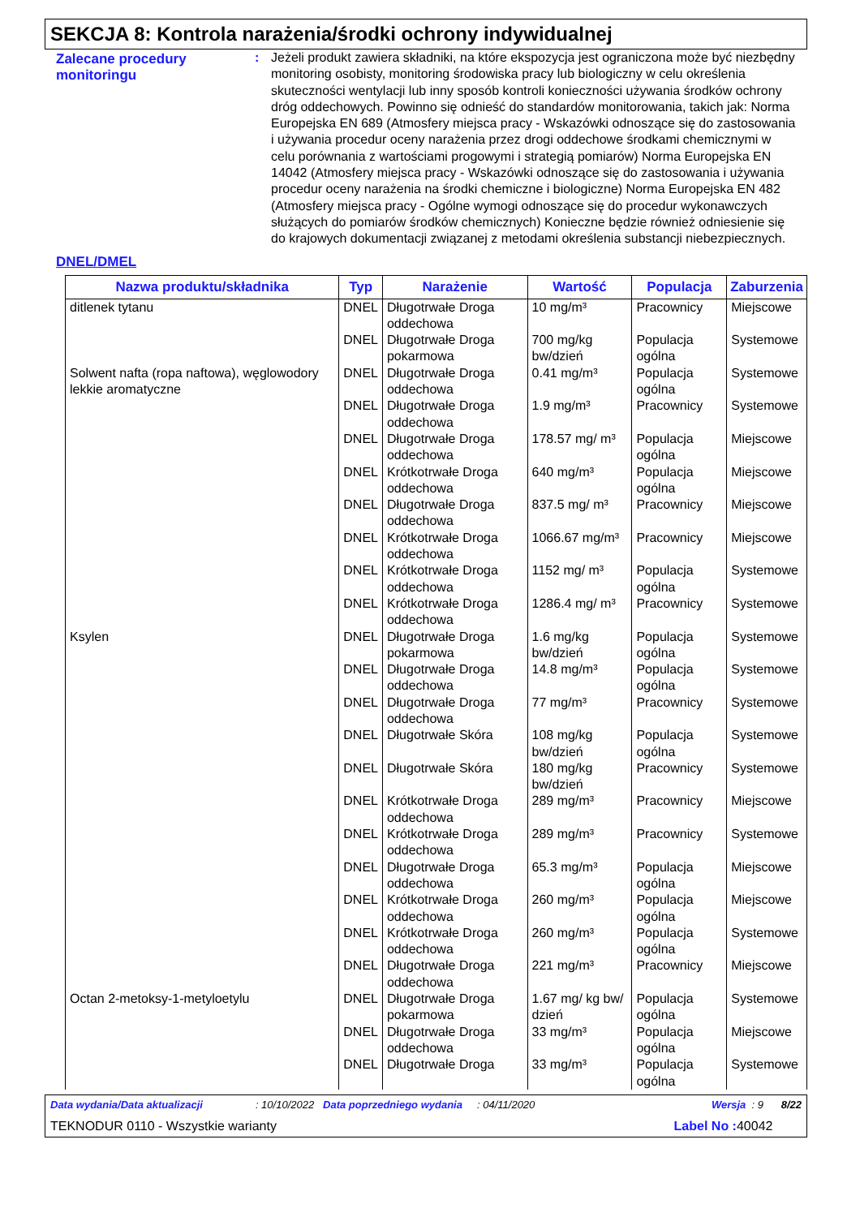SEKCJA 8: Kontrola narażenia/środki ochrony indywidualnej
Zalecane procedury monitoringu
: Jeżeli produkt zawiera składniki, na które ekspozycja jest ograniczona może być niezbędny monitoring osobisty, monitoring środowiska pracy lub biologiczny w celu określenia skuteczności wentylacji lub inny sposób kontroli konieczności używania środków ochrony dróg oddechowych. Powinno się odnieść do standardów monitorowania, takich jak: Norma Europejska EN 689 (Atmosfery miejsca pracy - Wskazówki odnoszące się do zastosowania i używania procedur oceny narażenia przez drogi oddechowe środkami chemicznymi w celu porównania z wartościami progowymi i strategią pomiarów) Norma Europejska EN 14042 (Atmosfery miejsca pracy - Wskazówki odnoszące się do zastosowania i używania procedur oceny narażenia na środki chemiczne i biologiczne) Norma Europejska EN 482 (Atmosfery miejsca pracy - Ogólne wymogi odnoszące się do procedur wykonawczych służących do pomiarów środków chemicznych) Konieczne będzie również odniesienie się do krajowych dokumentacji związanej z metodami określenia substancji niebezpiecznych.
DNEL/DMEL
| Nazwa produktu/składnika | Typ | Narażenie | Wartość | Populacja | Zaburzenia |
| --- | --- | --- | --- | --- | --- |
| ditlenek tytanu | DNEL | Długotrwałe Droga oddechowa | 10 mg/m³ | Pracownicy | Miejscowe |
| | DNEL | Długotrwałe Droga pokarmowa | 700 mg/kg bw/dzień | Populacja ogólna | Systemowe |
| Solwent nafta (ropa naftowa), węglowodory lekkie aromatyczne | DNEL | Długotrwałe Droga oddechowa | 0.41 mg/m³ | Populacja ogólna | Systemowe |
| | DNEL | Długotrwałe Droga oddechowa | 1.9 mg/m³ | Pracownicy | Systemowe |
| | DNEL | Długotrwałe Droga oddechowa | 178.57 mg/ m³ | Populacja ogólna | Miejscowe |
| | DNEL | Krótkotrwałe Droga oddechowa | 640 mg/m³ | Populacja ogólna | Miejscowe |
| | DNEL | Długotrwałe Droga oddechowa | 837.5 mg/ m³ | Pracownicy | Miejscowe |
| | DNEL | Krótkotrwałe Droga oddechowa | 1066.67 mg/m³ | Pracownicy | Miejscowe |
| | DNEL | Krótkotrwałe Droga oddechowa | 1152 mg/ m³ | Populacja ogólna | Systemowe |
| | DNEL | Krótkotrwałe Droga oddechowa | 1286.4 mg/ m³ | Pracownicy | Systemowe |
| Ksylen | DNEL | Długotrwałe Droga pokarmowa | 1.6 mg/kg bw/dzień | Populacja ogólna | Systemowe |
| | DNEL | Długotrwałe Droga oddechowa | 14.8 mg/m³ | Populacja ogólna | Systemowe |
| | DNEL | Długotrwałe Droga oddechowa | 77 mg/m³ | Pracownicy | Systemowe |
| | DNEL | Długotrwałe Skóra | 108 mg/kg bw/dzień | Populacja ogólna | Systemowe |
| | DNEL | Długotrwałe Skóra | 180 mg/kg bw/dzień | Pracownicy | Systemowe |
| | DNEL | Krótkotrwałe Droga oddechowa | 289 mg/m³ | Pracownicy | Miejscowe |
| | DNEL | Krótkotrwałe Droga oddechowa | 289 mg/m³ | Pracownicy | Systemowe |
| | DNEL | Długotrwałe Droga oddechowa | 65.3 mg/m³ | Populacja ogólna | Miejscowe |
| | DNEL | Krótkotrwałe Droga oddechowa | 260 mg/m³ | Populacja ogólna | Miejscowe |
| | DNEL | Krótkotrwałe Droga oddechowa | 260 mg/m³ | Populacja ogólna | Systemowe |
| | DNEL | Długotrwałe Droga oddechowa | 221 mg/m³ | Pracownicy | Miejscowe |
| Octan 2-metoksy-1-metyloetylu | DNEL | Długotrwałe Droga pokarmowa | 1.67 mg/ kg bw/ dzień | Populacja ogólna | Systemowe |
| | DNEL | Długotrwałe Droga oddechowa | 33 mg/m³ | Populacja ogólna | Miejscowe |
| | DNEL | Długotrwałe Droga | 33 mg/m³ | Populacja ogólna | Systemowe |
Data wydania/Data aktualizacji : 10/10/2022 Data poprzedniego wydania : 04/11/2020 Wersja : 9 8/22
TEKNODUR 0110 - Wszystkie warianty Label No : 40042